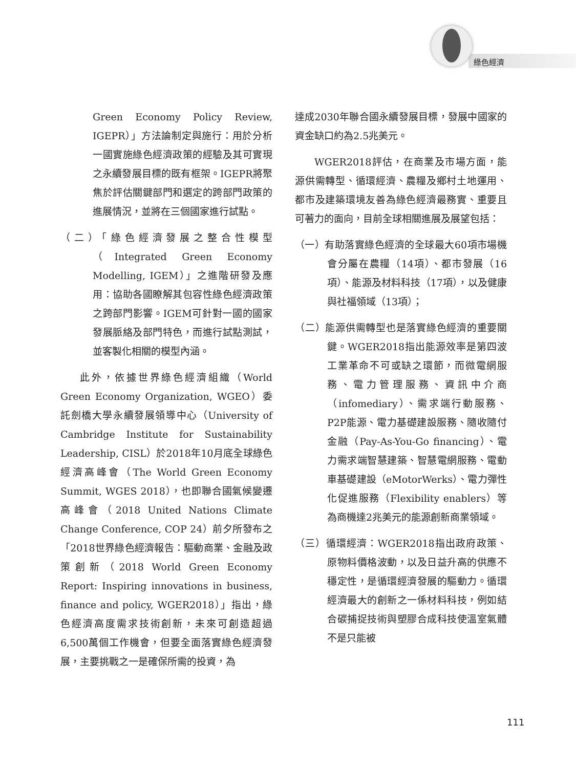綠色經濟
Green Economy Policy Review, IGEPR）」方法論制定與施行：用於分析一國實施綠色經濟政策的經驗及其可實現之永續發展目標的既有框架。IGEPR將聚焦於評估關鍵部門和選定的跨部門政策的進展情況，並將在三個國家進行試點。
（二）「綠色經濟發展之整合性模型（Integrated Green Economy Modelling, IGEM）」之進階研發及應用：協助各國瞭解其包容性綠色經濟政策之跨部門影響。IGEM可針對一國的國家發展脈絡及部門特色，而進行試點測試，並客製化相關的模型內涵。
此外，依據世界綠色經濟組織（World Green Economy Organization, WGEO）委託劍橋大學永續發展領導中心（University of Cambridge Institute for Sustainability Leadership, CISL）於2018年10月底全球綠色經濟高峰會（The World Green Economy Summit, WGES 2018），也即聯合國氣候變遷高峰會（2018 United Nations Climate Change Conference, COP 24）前夕所發布之「2018世界綠色經濟報告：驅動商業、金融及政策創新（2018 World Green Economy Report: Inspiring innovations in business, finance and policy, WGER2018）」指出，綠色經濟高度需求技術創新，未來可創造超過6,500萬個工作機會，但要全面落實綠色經濟發展，主要挑戰之一是確保所需的投資，為
達成2030年聯合國永續發展目標，發展中國家的資金缺口約為2.5兆美元。
WGER2018評估，在商業及市場方面，能源供需轉型、循環經濟、農糧及鄉村土地運用、都市及建築環境友善為綠色經濟最務實、重要且可著力的面向，目前全球相關進展及展望包括：
（一）有助落實綠色經濟的全球最大60項市場機會分屬在農糧（14項）、都市發展（16項）、能源及材料科技（17項），以及健康與社福領域（13項）；
（二）能源供需轉型也是落實綠色經濟的重要關鍵。WGER2018指出能源效率是第四波工業革命不可或缺之環節，而微電網服務、電力管理服務、資訊中介商（infomediary）、需求端行動服務、P2P能源、電力基礎建設服務、隨收隨付金融（Pay-As-You-Go financing）、電力需求端智慧建築、智慧電網服務、電動車基礎建設（eMotorWerks）、電力彈性化促進服務（Flexibility enablers）等為商機達2兆美元的能源創新商業領域。
（三）循環經濟：WGER2018指出政府政策、原物料價格波動，以及日益升高的供應不穩定性，是循環經濟發展的驅動力。循環經濟最大的創新之一係材料科技，例如結合碳捕捉技術與塑膠合成科技使溫室氣體不是只能被
111